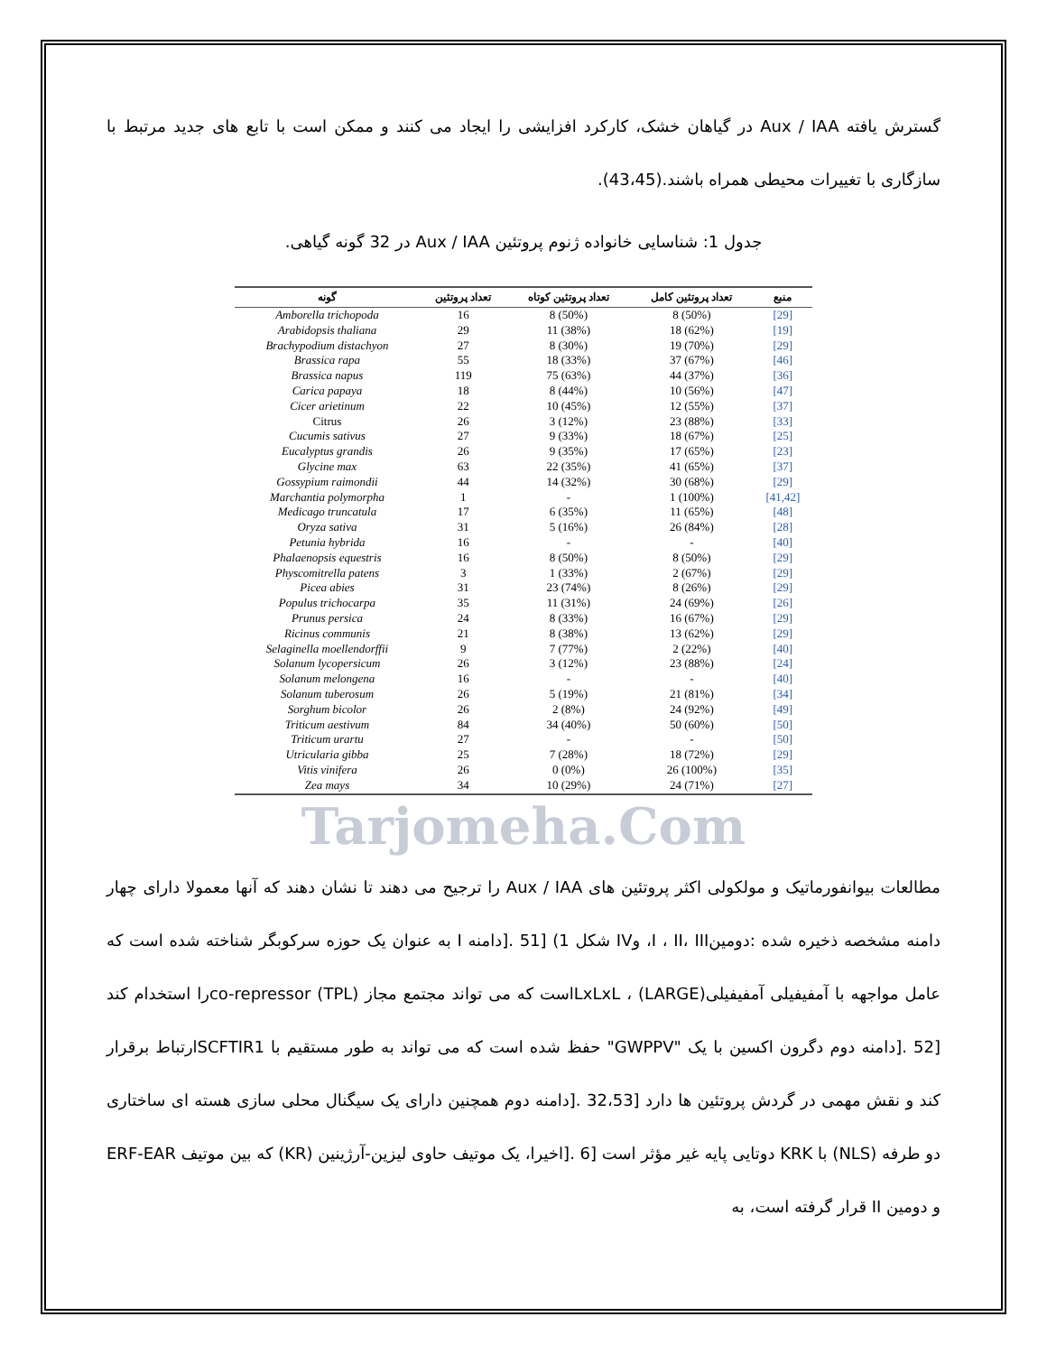گسترش یافته Aux / IAA در گیاهان خشک، کارکرد افزایشی را ایجاد می کنند و ممکن است با تابع های جدید مرتبط با سازگاری با تغییرات محیطی همراه باشند.(43،45).
جدول 1: شناسایی خانواده ژنوم پروتئین Aux / IAA در 32 گونه گیاهی.
| گونه | تعداد پروتئین | تعداد پروتئین کوتاه | تعداد پروتئین کامل | منبع |
| --- | --- | --- | --- | --- |
| Amborella trichopoda | 16 | 8 (50%) | 8 (50%) | [29] |
| Arabidopsis thaliana | 29 | 11 (38%) | 18 (62%) | [19] |
| Brachypodium distachyon | 27 | 8 (30%) | 19 (70%) | [29] |
| Brassica rapa | 55 | 18 (33%) | 37 (67%) | [46] |
| Brassica napus | 119 | 75 (63%) | 44 (37%) | [36] |
| Carica papaya | 18 | 8 (44%) | 10 (56%) | [47] |
| Cicer arietinum | 22 | 10 (45%) | 12 (55%) | [37] |
| Citrus | 26 | 3 (12%) | 23 (88%) | [33] |
| Cucumis sativus | 27 | 9 (33%) | 18 (67%) | [25] |
| Eucalyptus grandis | 26 | 9 (35%) | 17 (65%) | [23] |
| Glycine max | 63 | 22 (35%) | 41 (65%) | [37] |
| Gossypium raimondii | 44 | 14 (32%) | 30 (68%) | [29] |
| Marchantia polymorpha | 1 | - | 1 (100%) | [41,42] |
| Medicago truncatula | 17 | 6 (35%) | 11 (65%) | [48] |
| Oryza sativa | 31 | 5 (16%) | 26 (84%) | [28] |
| Petunia hybrida | 16 | - | - | [40] |
| Phalaenopsis equestris | 16 | 8 (50%) | 8 (50%) | [29] |
| Physcomitrella patens | 3 | 1 (33%) | 2 (67%) | [29] |
| Picea abies | 31 | 23 (74%) | 8 (26%) | [29] |
| Populus trichocarpa | 35 | 11 (31%) | 24 (69%) | [26] |
| Prunus persica | 24 | 8 (33%) | 16 (67%) | [29] |
| Ricinus communis | 21 | 8 (38%) | 13 (62%) | [29] |
| Selaginella moellendorffii | 9 | 7 (77%) | 2 (22%) | [40] |
| Solanum lycopersicum | 26 | 3 (12%) | 23 (88%) | [24] |
| Solanum melongena | 16 | - | - | [40] |
| Solanum tuberosum | 26 | 5 (19%) | 21 (81%) | [34] |
| Sorghum bicolor | 26 | 2 (8%) | 24 (92%) | [49] |
| Triticum aestivum | 84 | 34 (40%) | 50 (60%) | [50] |
| Triticum urartu | 27 | - | - | [50] |
| Utricularia gibba | 25 | 7 (28%) | 18 (72%) | [29] |
| Vitis vinifera | 26 | 0 (0%) | 26 (100%) | [35] |
| Zea mays | 34 | 10 (29%) | 24 (71%) | [27] |
Tarjomeha.Com
مطالعات بیوانفورماتیک و مولکولی اکثر پروتئین های Aux / IAA را ترجیح می دهند تا نشان دهند که آنها معمولا دارای چهار دامنه مشخصه ذخیره شده :دومینI ، II، III، وIV شکل 1) [51 .[دامنه I به عنوان یک حوزه سرکوبگر شناخته شده است که عامل مواجهه با آمفیفیلی آمفیفیلی(LARGE) ، LxLxLاست که می تواند مجتمع مجاز (TPL) co-repressorرا استخدام کند [52 .[دامنه دوم دگرون اکسین با یک "GWPPV" حفظ شده است که می تواند به طور مستقیم با SCFTIR1ارتباط برقرار کند و نقش مهمی در گردش پروتئین ها دارد [32،53 .[دامنه دوم همچنین دارای یک سیگنال محلی سازی هسته ای ساختاری دو طرفه (NLS) با KRK دوتایی پایه غیر مؤثر است [6 .[اخیرا، یک موتیف حاوی لیزین-آرژینین (KR) که بین موتیف ERF-EAR و دومین II قرار گرفته است، به